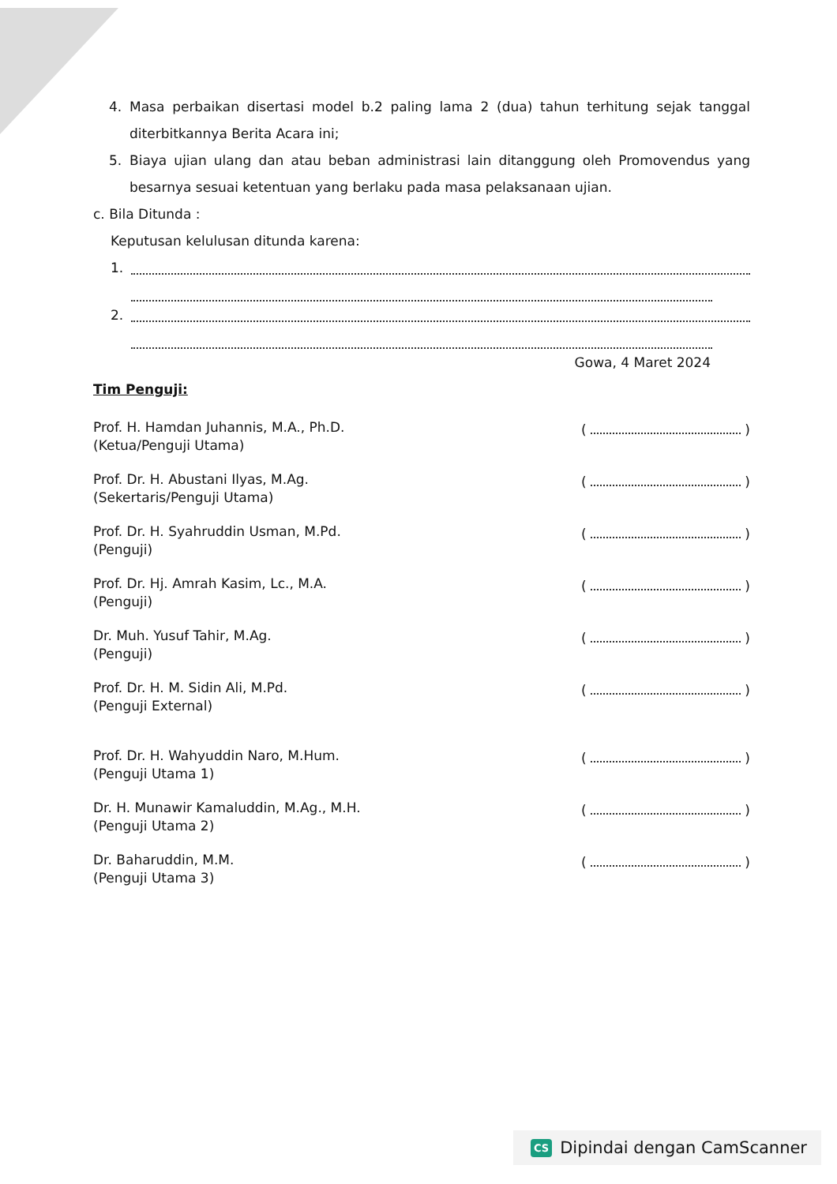4. Masa perbaikan disertasi model b.2 paling lama 2 (dua) tahun terhitung sejak tanggal diterbitkannya Berita Acara ini;
5. Biaya ujian ulang dan atau beban administrasi lain ditanggung oleh Promovendus yang besarnya sesuai ketentuan yang berlaku pada masa pelaksanaan ujian.
c. Bila Ditunda :
Keputusan kelulusan ditunda karena:
1.
2.
Gowa, 4 Maret 2024
Tim Penguji:
Prof. H. Hamdan Juhannis, M.A., Ph.D.
(Ketua/Penguji Utama)
( )
Prof. Dr. H. Abustani Ilyas, M.Ag.
(Sekertaris/Penguji Utama)
( )
Prof. Dr. H. Syahruddin Usman, M.Pd.
(Penguji)
( )
Prof. Dr. Hj. Amrah Kasim, Lc., M.A.
(Penguji)
( )
Dr. Muh. Yusuf Tahir, M.Ag.
(Penguji)
( )
Prof. Dr. H. M. Sidin Ali, M.Pd.
(Penguji External)
( )
Prof. Dr. H. Wahyuddin Naro, M.Hum.
(Penguji Utama 1)
( )
Dr. H. Munawir Kamaluddin, M.Ag., M.H.
(Penguji Utama 2)
( )
Dr. Baharuddin, M.M.
(Penguji Utama 3)
( )
CS Dipindai dengan CamScanner